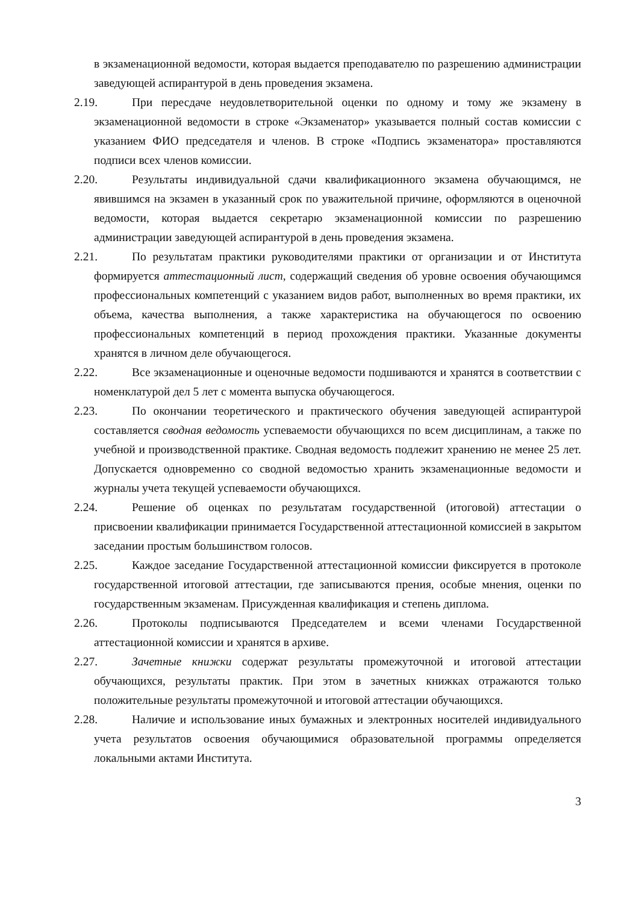в экзаменационной ведомости, которая выдается преподавателю по разрешению администрации заведующей аспирантурой в день проведения экзамена.
2.19. При пересдаче неудовлетворительной оценки по одному и тому же экзамену в экзаменационной ведомости в строке «Экзаменатор» указывается полный состав комиссии с указанием ФИО председателя и членов. В строке «Подпись экзаменатора» проставляются подписи всех членов комиссии.
2.20. Результаты индивидуальной сдачи квалификационного экзамена обучающимся, не явившимся на экзамен в указанный срок по уважительной причине, оформляются в оценочной ведомости, которая выдается секретарю экзаменационной комиссии по разрешению администрации заведующей аспирантурой в день проведения экзамена.
2.21. По результатам практики руководителями практики от организации и от Института формируется аттестационный лист, содержащий сведения об уровне освоения обучающимся профессиональных компетенций с указанием видов работ, выполненных во время практики, их объема, качества выполнения, а также характеристика на обучающегося по освоению профессиональных компетенций в период прохождения практики. Указанные документы хранятся в личном деле обучающегося.
2.22. Все экзаменационные и оценочные ведомости подшиваются и хранятся в соответствии с номенклатурой дел 5 лет с момента выпуска обучающегося.
2.23. По окончании теоретического и практического обучения заведующей аспирантурой составляется сводная ведомость успеваемости обучающихся по всем дисциплинам, а также по учебной и производственной практике. Сводная ведомость подлежит хранению не менее 25 лет. Допускается одновременно со сводной ведомостью хранить экзаменационные ведомости и журналы учета текущей успеваемости обучающихся.
2.24. Решение об оценках по результатам государственной (итоговой) аттестации о присвоении квалификации принимается Государственной аттестационной комиссией в закрытом заседании простым большинством голосов.
2.25. Каждое заседание Государственной аттестационной комиссии фиксируется в протоколе государственной итоговой аттестации, где записываются прения, особые мнения, оценки по государственным экзаменам. Присужденная квалификация и степень диплома.
2.26. Протоколы подписываются Председателем и всеми членами Государственной аттестационной комиссии и хранятся в архиве.
2.27. Зачетные книжки содержат результаты промежуточной и итоговой аттестации обучающихся, результаты практик. При этом в зачетных книжках отражаются только положительные результаты промежуточной и итоговой аттестации обучающихся.
2.28. Наличие и использование иных бумажных и электронных носителей индивидуального учета результатов освоения обучающимися образовательной программы определяется локальными актами Института.
3